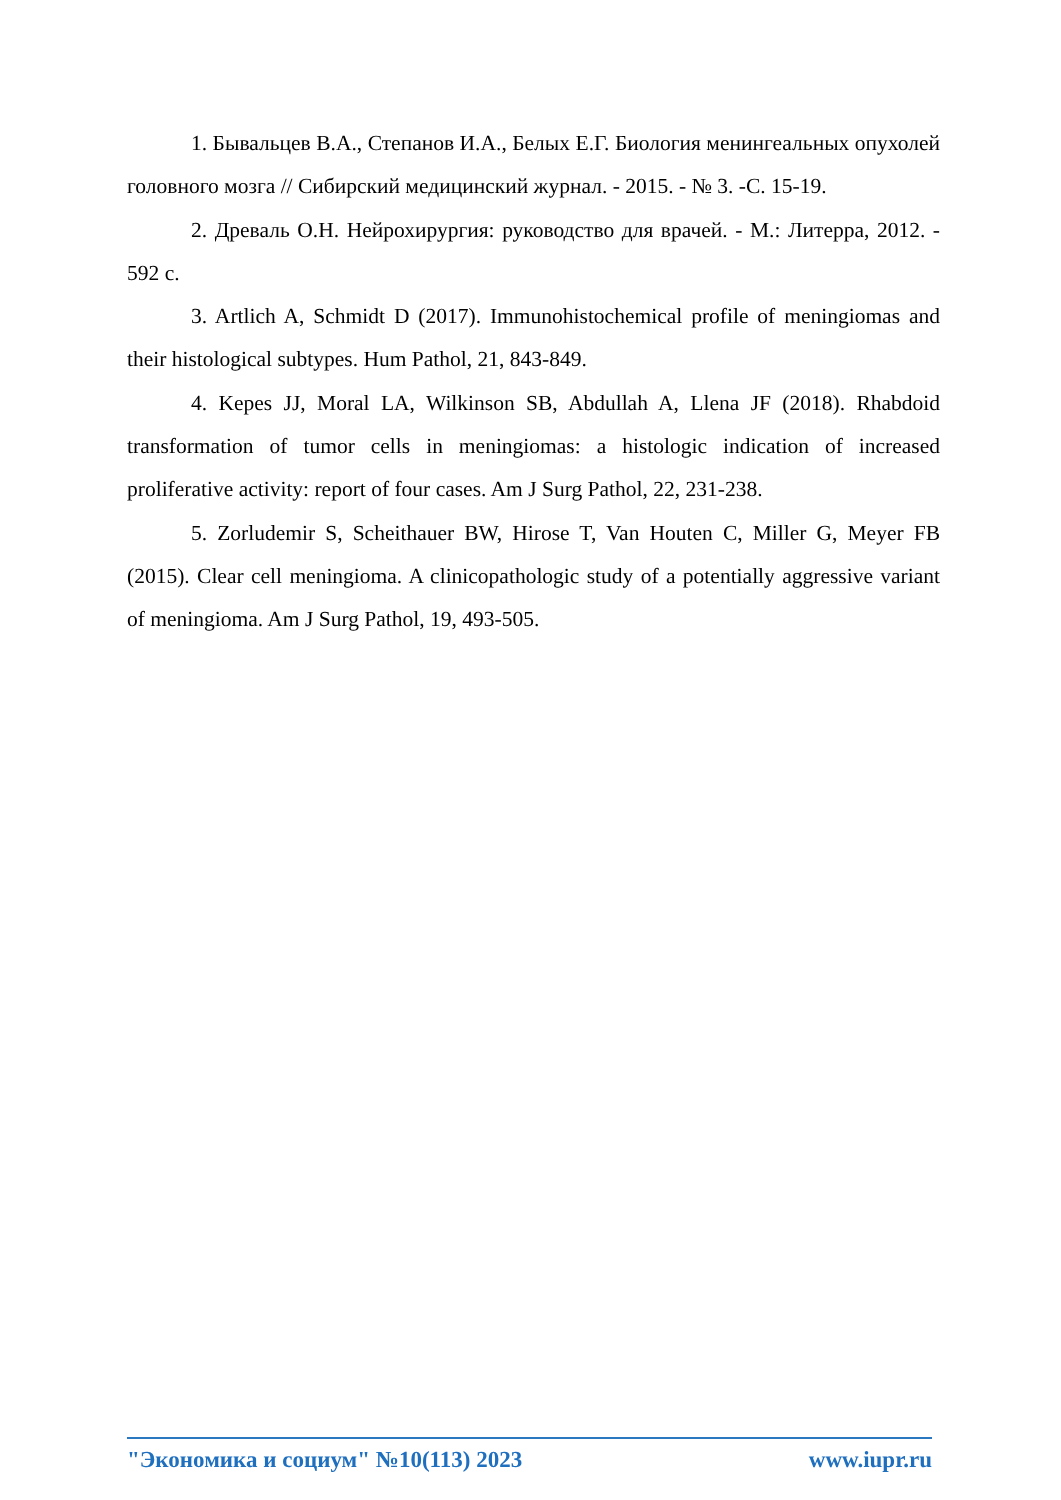1. Бывальцев В.А., Степанов И.А., Белых Е.Г. Биология менингеальных опухолей головного мозга // Сибирский медицинский журнал. - 2015. - № 3. -С. 15-19.
2. Древаль О.Н. Нейрохирургия: руководство для врачей. - М.: Литерра, 2012. - 592 с.
3. Artlich A, Schmidt D (2017). Immunohistochemical profile of meningiomas and their histological subtypes. Hum Pathol, 21, 843-849.
4. Kepes JJ, Moral LA, Wilkinson SB, Abdullah A, Llena JF (2018). Rhabdoid transformation of tumor cells in meningiomas: a histologic indication of increased proliferative activity: report of four cases. Am J Surg Pathol, 22, 231-238.
5. Zorludemir S, Scheithauer BW, Hirose T, Van Houten C, Miller G, Meyer FB (2015). Clear cell meningioma. A clinicopathologic study of a potentially aggressive variant of meningioma. Am J Surg Pathol, 19, 493-505.
"Экономика и социум" №10(113) 2023 www.iupr.ru